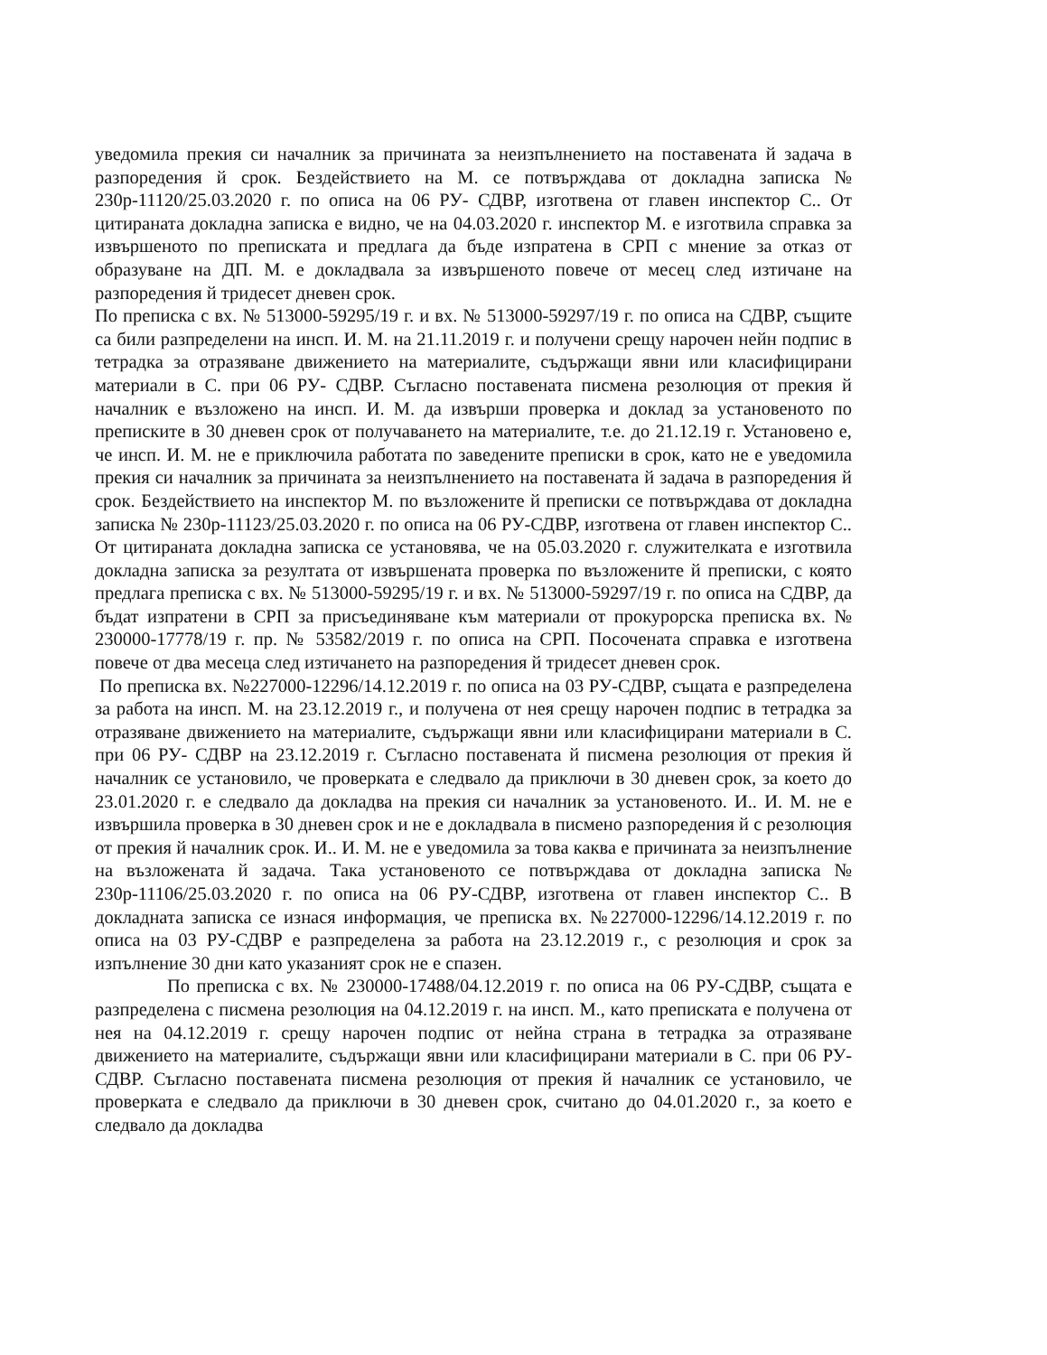уведомила прекия си началник за причината за неизпълнението на поставената й задача в разпоредения й срок. Бездействието на М. се потвърждава от докладна записка № 230р-11120/25.03.2020 г. по описа на 06 РУ- СДВР, изготвена от главен инспектор С.. От цитираната докладна записка е видно, че на 04.03.2020 г. инспектор М. е изготвила справка за извършеното по преписката и предлага да бъде изпратена в СРП с мнение за отказ от образуване на ДП. М. е докладвала за извършеното повече от месец след изтичане на разпоредения й тридесет дневен срок.
По преписка с вх. № 513000-59295/19 г. и вх. № 513000-59297/19 г. по описа на СДВР, същите са били разпределени на инсп. И. М. на 21.11.2019 г. и получени срещу нарочен нейн подпис в тетрадка за отразяване движението на материалите, съдържащи явни или класифицирани материали в С. при 06 РУ- СДВР. Съгласно поставената писмена резолюция от прекия й началник е възложено на инсп. И. М. да извърши проверка и доклад за установеното по преписките в 30 дневен срок от получаването на материалите, т.е. до 21.12.19 г. Установено е, че инсп. И. М. не е приключила работата по заведените преписки в срок, като не е уведомила прекия си началник за причината за неизпълнението на поставената й задача в разпоредения й срок. Бездействието на инспектор М. по възложените й преписки се потвърждава от докладна записка № 230р-11123/25.03.2020 г. по описа на 06 РУ-СДВР, изготвена от главен инспектор С.. От цитираната докладна записка се установява, че на 05.03.2020 г. служителката е изготвила докладна записка за резултата от извършената проверка по възложените й преписки, с която предлага преписка с вх. № 513000-59295/19 г. и вх. № 513000-59297/19 г. по описа на СДВР, да бъдат изпратени в СРП за присъединяване към материали от прокурорска преписка вх. № 230000-17778/19 г. пр. № 53582/2019 г. по описа на СРП. Посочената справка е изготвена повече от два месеца след изтичането на разпоредения й тридесет дневен срок.
По преписка вх. №227000-12296/14.12.2019 г. по описа на 03 РУ-СДВР, същата е разпределена за работа на инсп. М. на 23.12.2019 г., и получена от нея срещу нарочен подпис в тетрадка за отразяване движението на материалите, съдържащи явни или класифицирани материали в С. при 06 РУ- СДВР на 23.12.2019 г. Съгласно поставената й писмена резолюция от прекия й началник се установило, че проверката е следвало да приключи в 30 дневен срок, за което до 23.01.2020 г. е следвало да докладва на прекия си началник за установеното. И.. И. М. не е извършила проверка в 30 дневен срок и не е докладвала в писмено разпоредения й с резолюция от прекия й началник срок. И.. И. М. не е уведомила за това каква е причината за неизпълнение на възложената й задача. Така установеното се потвърждава от докладна записка № 230р-11106/25.03.2020 г. по описа на 06 РУ-СДВР, изготвена от главен инспектор С.. В докладната записка се изнася информация, че преписка вх. №227000-12296/14.12.2019 г. по описа на 03 РУ-СДВР е разпределена за работа на 23.12.2019 г., с резолюция и срок за изпълнение 30 дни като указаният срок не е спазен.
По преписка с вх. № 230000-17488/04.12.2019 г. по описа на 06 РУ-СДВР, същата е разпределена с писмена резолюция на 04.12.2019 г. на инсп. М., като преписката е получена от нея на 04.12.2019 г. срещу нарочен подпис от нейна страна в тетрадка за отразяване движението на материалите, съдържащи явни или класифицирани материали в С. при 06 РУ- СДВР. Съгласно поставената писмена резолюция от прекия й началник се установило, че проверката е следвало да приключи в 30 дневен срок, считано до 04.01.2020 г., за което е следвало да докладва